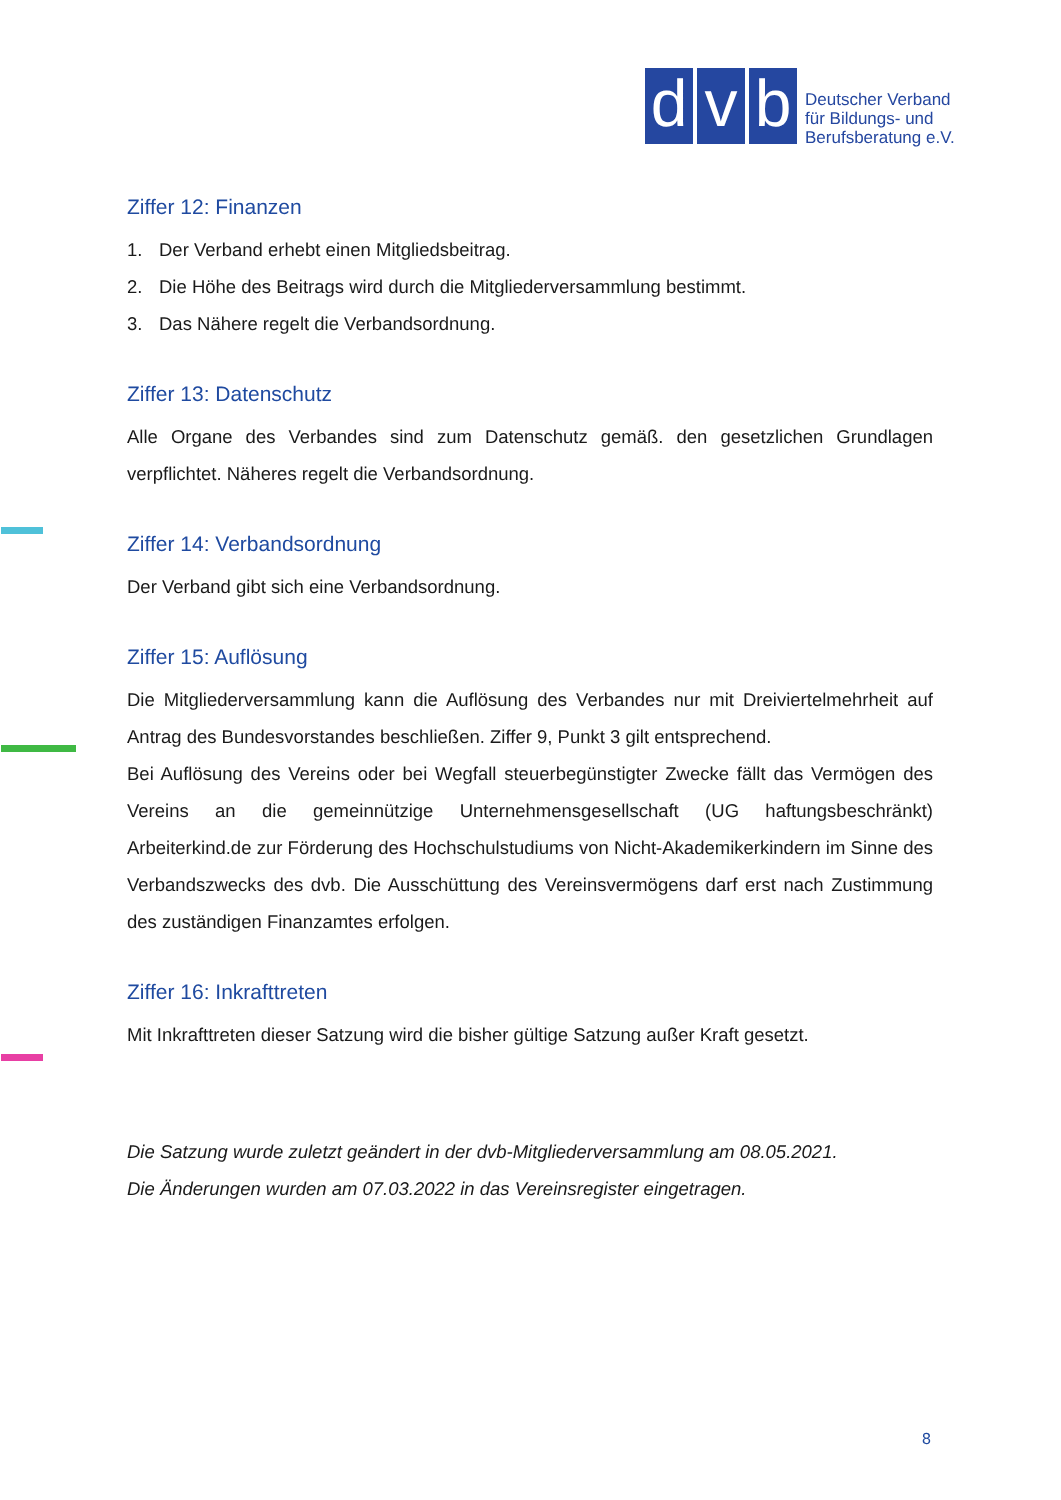d
v
b
Deutscher Verband
für Bildungs- und
Berufsberatung e.V.
Ziffer 12: Finanzen
1. Der Verband erhebt einen Mitgliedsbeitrag.
2. Die Höhe des Beitrags wird durch die Mitgliederversammlung bestimmt.
3. Das Nähere regelt die Verbandsordnung.
Ziffer 13: Datenschutz
Alle Organe des Verbandes sind zum Datenschutz gemäß. den gesetzlichen Grundlagen verpflichtet. Näheres regelt die Verbandsordnung.
Ziffer 14: Verbandsordnung
Der Verband gibt sich eine Verbandsordnung.
Ziffer 15: Auflösung
Die Mitgliederversammlung kann die Auflösung des Verbandes nur mit Dreiviertelmehrheit auf Antrag des Bundesvorstandes beschließen. Ziffer 9, Punkt 3 gilt entsprechend.
Bei Auflösung des Vereins oder bei Wegfall steuerbegünstigter Zwecke fällt das Vermögen des Vereins an die gemeinnützige Unternehmensgesellschaft (UG haftungsbeschränkt) Arbeiterkind.de zur Förderung des Hochschulstudiums von Nicht-Akademikerkindern im Sinne des Verbandszwecks des dvb. Die Ausschüttung des Vereinsvermögens darf erst nach Zustimmung des zuständigen Finanzamtes erfolgen.
Ziffer 16: Inkrafttreten
Mit Inkrafttreten dieser Satzung wird die bisher gültige Satzung außer Kraft gesetzt.
Die Satzung wurde zuletzt geändert in der dvb-Mitgliederversammlung am 08.05.2021.
Die Änderungen wurden am 07.03.2022 in das Vereinsregister eingetragen.
8